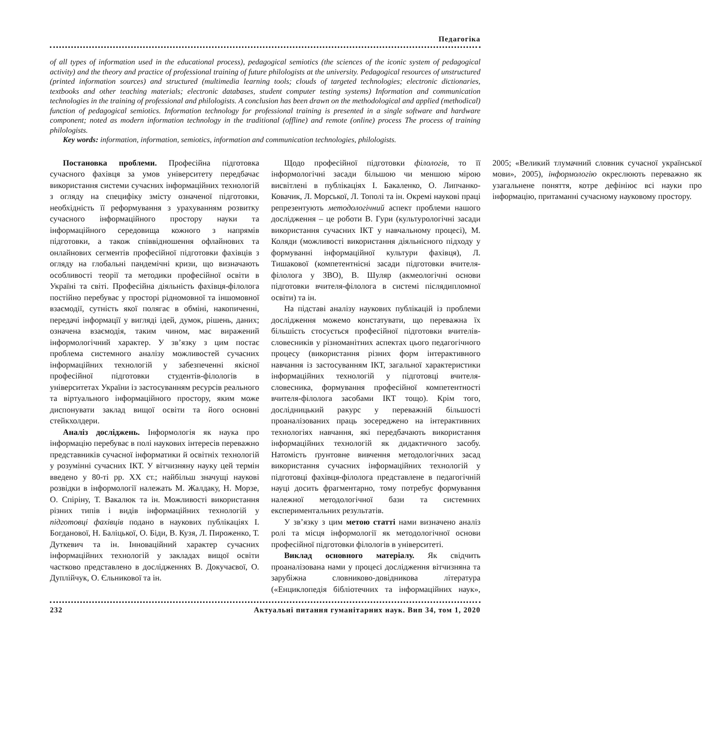Педагогіка
of all types of information used in the educational process), pedagogical semiotics (the sciences of the iconic system of pedagogical activity) and the theory and practice of professional training of future philologists at the university. Pedagogical resources of unstructured (printed information sources) and structured (multimedia learning tools; clouds of targeted technologies; electronic dictionaries, textbooks and other teaching materials; electronic databases, student computer testing systems) Information and communication technologies in the training of professional and philologists. A conclusion has been drawn on the methodological and applied (methodical) function of pedagogical semiotics. Information technology for professional training is presented in a single software and hardware component; noted as modern information technology in the traditional (offline) and remote (online) process The process of training philologists.
Key words: information, information, semiotics, information and communication technologies, philologists.
Постановка проблеми. Професійна підготовка сучасного фахівця за умов університету передбачає використання системи сучасних інформаційних технологій з огляду на специфіку змісту означеної підготовки, необхідність її реформування з урахуванням розвитку сучасного інформаційного простору науки та інформаційного середовища кожного з напрямів підготовки, а також співвідношення офлайнових та онлайнових сегментів професійної підготовки фахівців з огляду на глобальні пандемічні кризи, що визначають особливості теорії та методики професійної освіти в Україні та світі. Професійна діяльність фахівця-філолога постійно перебуває у просторі рідномовної та іншомовної взаємодії, сутність якої полягає в обміні, накопиченні, передачі інформації у вигляді ідей, думок, рішень, даних; означена взаємодія, таким чином, має виражений інформологічний характер. У зв’язку з цим постає проблема системного аналізу можливостей сучасних інформаційних технологій у забезпеченні якісної професійної підготовки студентів-філологів в університетах України із застосуванням ресурсів реального та віртуального інформаційного простору, яким може диспонувати заклад вищої освіти та його основні стейкхолдери.
Аналіз досліджень. Інформологія як наука про інформацію перебуває в полі наукових інтересів переважно представників сучасної інформатики й освітніх технологій у розумінні сучасних ІКТ. У вітчизняну науку цей термін введено у 80-ті рр. ХХ ст.; найбільш значущі наукові розвідки в інформології належать М. Жалдаку, Н. Морзе, О. Спіріну, Т. Вакалюк та ін. Можливості використання різних типів і видів інформаційних технологій у підготовці фахівців подано в наукових публікаціях І. Богданової, Н. Баліцької, О. Біди, В. Кузя, Л. Пироженко, Т. Дуткевич та ін. Інноваційний характер сучасних інформаційних технологій у закладах вищої освіти частково представлено в дослідженнях В. Докучаєвої, О. Дуплійчук, О. Єльникової та ін.
Щодо професійної підготовки філологів, то її інформологічні засади більшою чи меншою мірою висвітлені в публікаціях І. Бакаленко, О. Липчанко-Ковачик, Л. Морської, Л. Тополі та ін. Окремі наукові праці репрезентують методологічний аспект проблеми нашого дослідження – це роботи В. Гури (культурологічні засади використання сучасних ІКТ у навчальному процесі), М. Коляди (можливості використання діяльнісного підходу у формуванні інформаційної культури фахівця), Л. Тишакової (компетентнісні засади підготовки вчителя-філолога у ЗВО), В. Шуляр (акмеологічні основи підготовки вчителя-філолога в системі післядипломної освіти) та ін.
На підставі аналізу наукових публікацій із проблеми дослідження можемо констатувати, що переважна їх більшість стосується професійної підготовки вчителів-словесників у різноманітних аспектах цього педагогічного процесу (використання різних форм інтерактивного навчання із застосуванням ІКТ, загальної характеристики інформаційних технологій у підготовці вчителя-словесника, формування професійної компетентності вчителя-філолога засобами ІКТ тощо). Крім того, дослідницький ракурс у переважній більшості проаналізованих праць зосереджено на інтерактивних технологіях навчання, які передбачають використання інформаційних технологій як дидактичного засобу. Натомість ґрунтовне вивчення методологічних засад використання сучасних інформаційних технологій у підготовці фахівця-філолога представлене в педагогічній науці досить фрагментарно, тому потребує формування належної методологічної бази та системних експериментальних результатів.
У зв’язку з цим метою статті нами визначено аналіз ролі та місця інформології як методологічної основи професійної підготовки філологів в університеті.
Виклад основного матеріалу. Як свідчить проаналізована нами у процесі дослідження вітчизняна та зарубіжна словниково-довідникова література («Енциклопедія бібліотечних та інформаційних наук», 2005; «Великий тлумачний словник сучасної української мови», 2005), інформологію окреслюють переважно як узагальнене поняття, котре дефініює всі науки про інформацію, притаманні сучасному науковому простору.
232 Актуальні питання гуманітарних наук. Вип 34, том 1, 2020